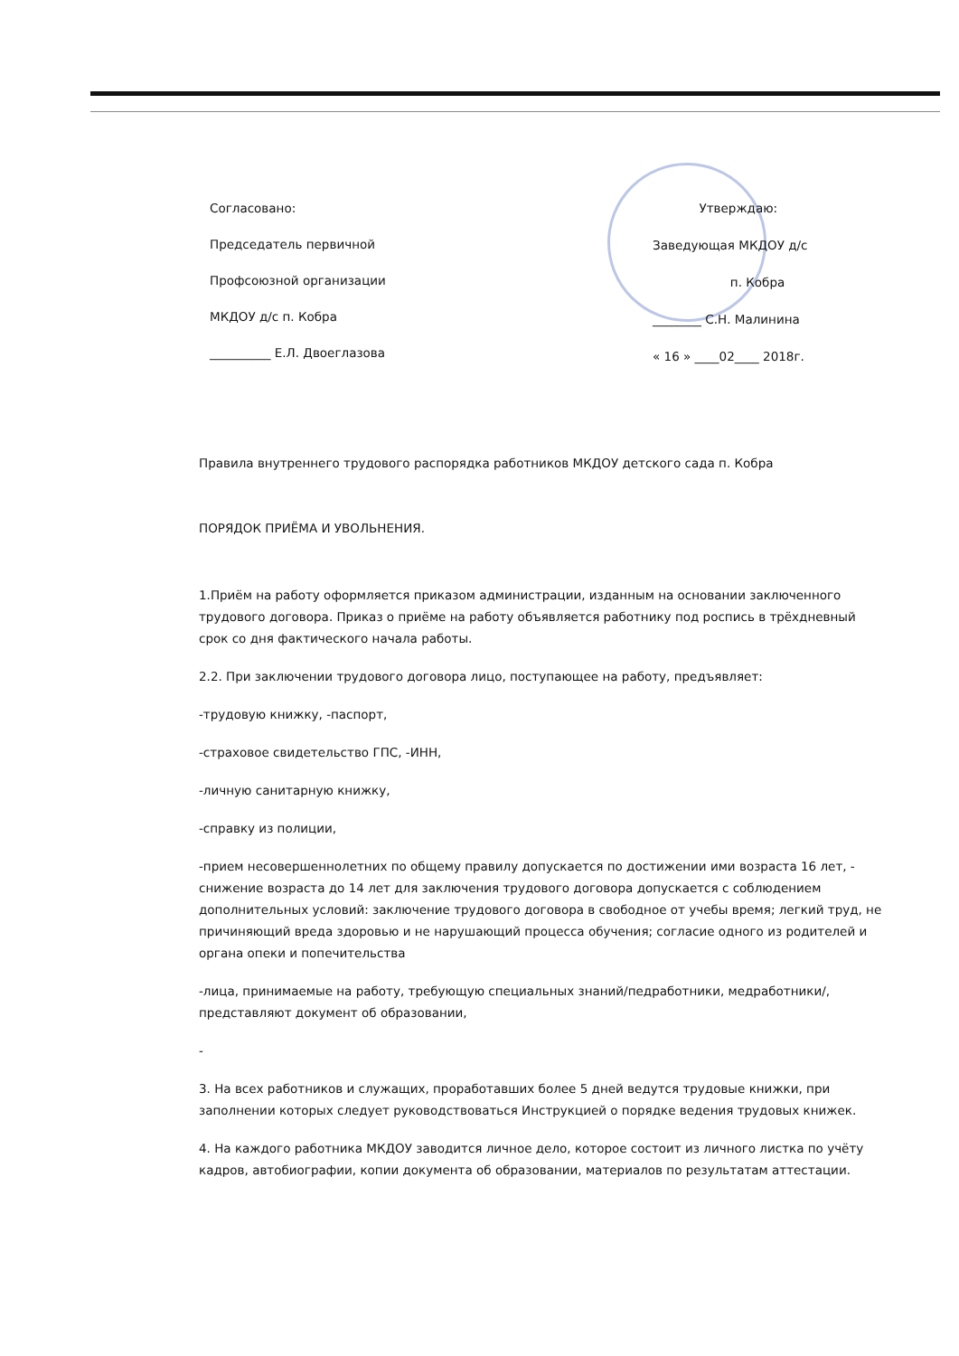Согласовано:
Председатель первичной
Профсоюзной организации
МКДОУ д/с п. Кобра
__________ Е.Л. Двоеглазова
Утверждаю:
Заведующая МКДОУ д/с
п. Кобра
________ С.Н. Малинина
« 16 » ____02____ 2018г.
Правила внутреннего трудового распорядка работников МКДОУ детского сада п. Кобра
ПОРЯДОК ПРИЁМА И УВОЛЬНЕНИЯ.
1.Приём на работу оформляется приказом администрации, изданным на основании заключенного трудового договора. Приказ о приёме на работу объявляется работнику под роспись в трёхдневный срок со дня фактического начала работы.
2.2. При заключении трудового договора лицо, поступающее на работу, предъявляет:
-трудовую книжку, -паспорт,
-страховое свидетельство ГПС, -ИНН,
-личную санитарную книжку,
-справку из полиции,
-прием несовершеннолетних по общему правилу допускается по достижении ими возраста 16 лет, - снижение возраста до 14 лет для заключения трудового договора допускается с соблюдением дополнительных условий: заключение трудового договора в свободное от учебы время; легкий труд, не причиняющий вреда здоровью и не нарушающий процесса обучения; согласие одного из родителей и органа опеки и попечительства
-лица, принимаемые на работу, требующую специальных знаний/педработники, медработники/, представляют документ об образовании,
-
3. На всех работников и служащих, проработавших более 5 дней ведутся трудовые книжки, при заполнении которых следует руководствоваться Инструкцией о порядке ведения трудовых книжек.
4. На каждого работника МКДОУ заводится личное дело, которое состоит из личного листка по учёту кадров, автобиографии, копии документа об образовании, материалов по результатам аттестации.